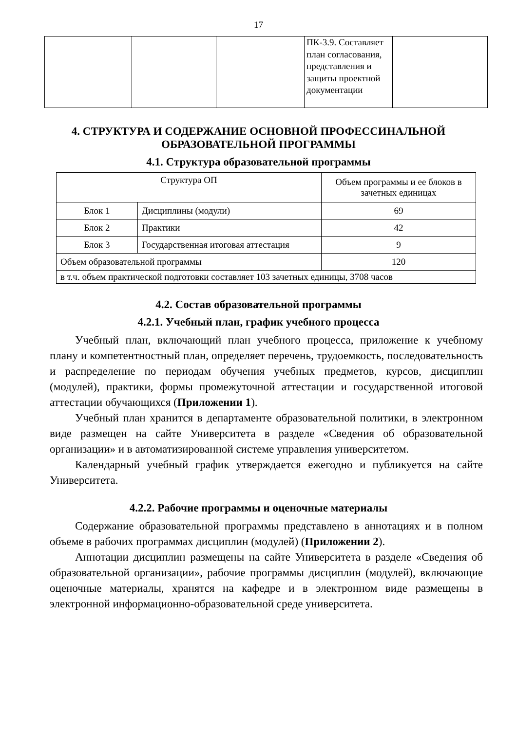17
| | | | ПК-3.9. Составляет план согласования, представления и защиты проектной документации | |
4. СТРУКТУРА И СОДЕРЖАНИЕ ОСНОВНОЙ ПРОФЕССИНАЛЬНОЙ ОБРАЗОВАТЕЛЬНОЙ ПРОГРАММЫ
4.1. Структура образовательной программы
| Структура ОП | | Объем программы и ее блоков в зачетных единицах |
| --- | --- | --- |
| Блок 1 | Дисциплины (модули) | 69 |
| Блок 2 | Практики | 42 |
| Блок 3 | Государственная итоговая аттестация | 9 |
| Объем образовательной программы | | 120 |
| в т.ч. объем практической подготовки составляет 103 зачетных единицы, 3708 часов | | |
4.2. Состав образовательной программы
4.2.1. Учебный план, график учебного процесса
Учебный план, включающий план учебного процесса, приложение к учебному плану и компетентностный план, определяет перечень, трудоемкость, последовательность и распределение по периодам обучения учебных предметов, курсов, дисциплин (модулей), практики, формы промежуточной аттестации и государственной итоговой аттестации обучающихся (Приложении 1).
Учебный план хранится в департаменте образовательной политики, в электронном виде размещен на сайте Университета в разделе «Сведения об образовательной организации» и в автоматизированной системе управления университетом.
Календарный учебный график утверждается ежегодно и публикуется на сайте Университета.
4.2.2. Рабочие программы и оценочные материалы
Содержание образовательной программы представлено в аннотациях и в полном объеме в рабочих программах дисциплин (модулей) (Приложении 2).
Аннотации дисциплин размещены на сайте Университета в разделе «Сведения об образовательной организации», рабочие программы дисциплин (модулей), включающие оценочные материалы, хранятся на кафедре и в электронном виде размещены в электронной информационно-образовательной среде университета.